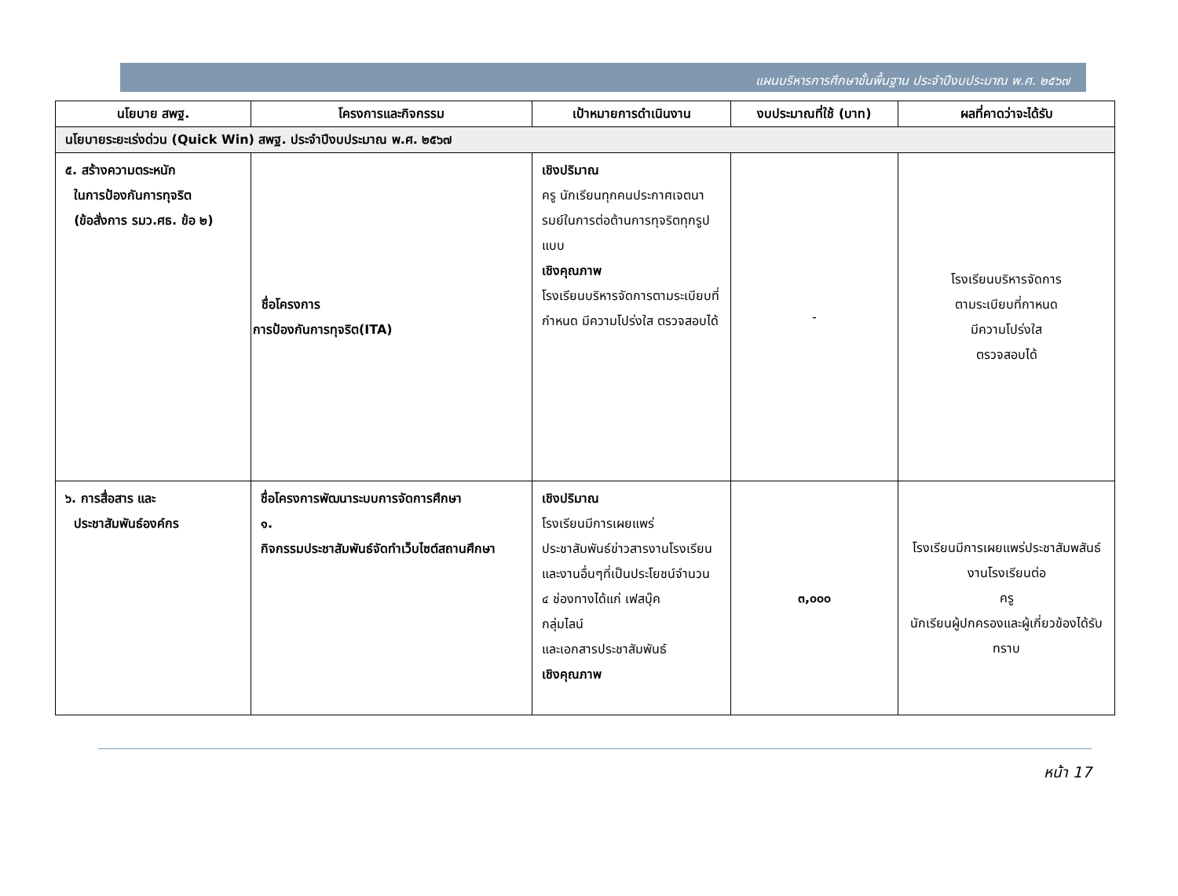แผนบริหารการศึกษาขั้นพื้นฐาน ประจำปีงบประมาณ พ.ศ. ๒๕๖๗
| นโยบาย สพฐ. | โครงการและกิจกรรม | เป้าหมายการดำเนินงาน | งบประมาณที่ใช้ (บาท) | ผลที่คาดว่าจะได้รับ |
| --- | --- | --- | --- | --- |
| นโยบายระยะเร่งด่วน (Quick Win) สพฐ. ประจำปีงบประมาณ พ.ศ. ๒๕๖๗ | | | | |
| ๕. สร้างความตระหนัก ในการป้องกันการทุจริต (ข้อสั่งการ รมว.ศธ. ข้อ ๒) | ชื่อโครงการ การป้องกันการทุจริต(ITA) | เชิงปริมาณ ครู นักเรียนทุกคนประกาศเจตนารมย์ในการต่อต้านการทุจริตทุกรูปแบบ เชิงคุณภาพ โรงเรียนบริหารจัดการตามระเบียบที่กำหนด มีความโปร่งใส ตรวจสอบได้ | - | โรงเรียนบริหารจัดการ ตามระเบียบที่กาหนด มีความโปร่งใส ตรวจสอบได้ |
| ๖. การสื่อสาร และ ประชาสัมพันธ์องค์กร | ชื่อโครงการพัฒนาระบบการจัดการศึกษา ๑. กิจกรรมประชาสัมพันธ์จัดทำเว็บไซต์สถานศึกษา | เชิงปริมาณ โรงเรียนมีการเผยแพร่ประชาสัมพันธ์ข่าวสารงานโรงเรียนและงานอื่นๆที่เป็นประโยชน์จำนวน ๔ ช่องทางได้แก่ เฟสบุ๊ค กลุ่มไลน์ และเอกสารประชาสัมพันธ์ เชิงคุณภาพ | ๓,๐๐๐ | โรงเรียนมีการเผยแพร่ประชาสัมพสันธ์งานโรงเรียนต่อ ครู นักเรียนผู้ปกครองและผู้เกี่ยวข้องได้รับทราบ |
หน้า 17